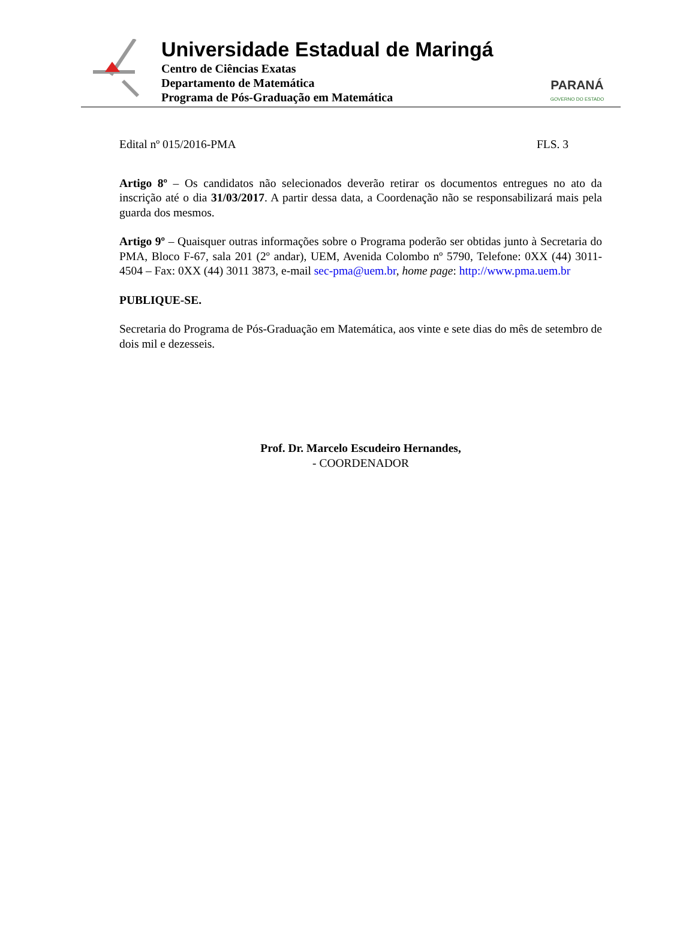Universidade Estadual de Maringá
Centro de Ciências Exatas
Departamento de Matemática
Programa de Pós-Graduação em Matemática
PARANÁ
GOVERNO DO ESTADO
Edital nº 015/2016-PMA FLS. 3
Artigo 8º – Os candidatos não selecionados deverão retirar os documentos entregues no ato da inscrição até o dia 31/03/2017. A partir dessa data, a Coordenação não se responsabilizará mais pela guarda dos mesmos.
Artigo 9º – Quaisquer outras informações sobre o Programa poderão ser obtidas junto à Secretaria do PMA, Bloco F-67, sala 201 (2º andar), UEM, Avenida Colombo nº 5790, Telefone: 0XX (44) 3011-4504 – Fax: 0XX (44) 3011 3873, e-mail sec-pma@uem.br, home page: http://www.pma.uem.br
PUBLIQUE-SE.
Secretaria do Programa de Pós-Graduação em Matemática, aos vinte e sete dias do mês de setembro de dois mil e dezesseis.
Prof. Dr. Marcelo Escudeiro Hernandes,
- COORDENADOR